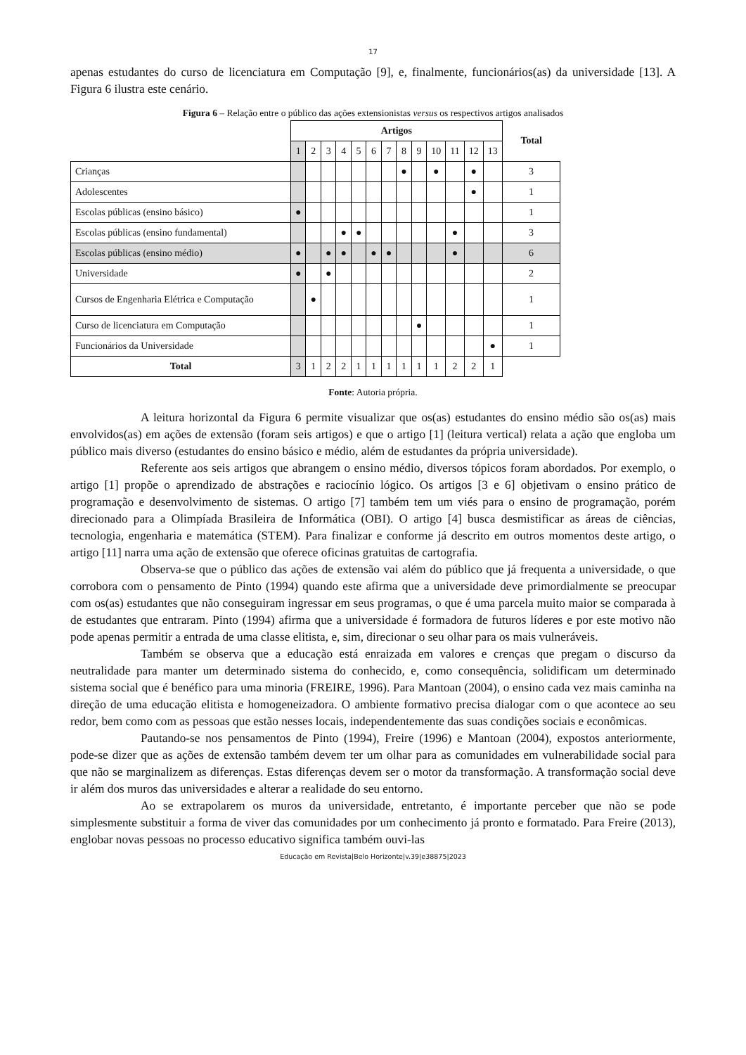17
apenas estudantes do curso de licenciatura em Computação [9], e, finalmente, funcionários(as) da universidade [13]. A Figura 6 ilustra este cenário.
Figura 6 – Relação entre o público das ações extensionistas versus os respectivos artigos analisados
| | Artigos | | | | | | | | | | | | | Total |
| | 1 | 2 | 3 | 4 | 5 | 6 | 7 | 8 | 9 | 10 | 11 | 12 | 13 | |
| Crianças | | | | | | | | ● | | ● | | ● | | 3 |
| Adolescentes | | | | | | | | | | | | ● | | 1 |
| Escolas públicas (ensino básico) | ● | | | | | | | | | | | | | 1 |
| Escolas públicas (ensino fundamental) | | | | ● | ● | | | | | | ● | | | 3 |
| Escolas públicas (ensino médio) | ● | | ● | ● | | ● | ● | | | | ● | | | 6 |
| Universidade | ● | | ● | | | | | | | | | | | 2 |
| Cursos de Engenharia Elétrica e Computação | | ● | | | | | | | | | | | | 1 |
| Curso de licenciatura em Computação | | | | | | | | | ● | | | | | 1 |
| Funcionários da Universidade | | | | | | | | | | | | | ● | 1 |
| Total | 3 | 1 | 2 | 2 | 1 | 1 | 1 | 1 | 1 | 1 | 2 | 2 | 1 | |
Fonte: Autoria própria.
A leitura horizontal da Figura 6 permite visualizar que os(as) estudantes do ensino médio são os(as) mais envolvidos(as) em ações de extensão (foram seis artigos) e que o artigo [1] (leitura vertical) relata a ação que engloba um público mais diverso (estudantes do ensino básico e médio, além de estudantes da própria universidade).
Referente aos seis artigos que abrangem o ensino médio, diversos tópicos foram abordados. Por exemplo, o artigo [1] propõe o aprendizado de abstrações e raciocínio lógico. Os artigos [3 e 6] objetivam o ensino prático de programação e desenvolvimento de sistemas. O artigo [7] também tem um viés para o ensino de programação, porém direcionado para a Olimpíada Brasileira de Informática (OBI). O artigo [4] busca desmistificar as áreas de ciências, tecnologia, engenharia e matemática (STEM). Para finalizar e conforme já descrito em outros momentos deste artigo, o artigo [11] narra uma ação de extensão que oferece oficinas gratuitas de cartografia.
Observa-se que o público das ações de extensão vai além do público que já frequenta a universidade, o que corrobora com o pensamento de Pinto (1994) quando este afirma que a universidade deve primordialmente se preocupar com os(as) estudantes que não conseguiram ingressar em seus programas, o que é uma parcela muito maior se comparada à de estudantes que entraram. Pinto (1994) afirma que a universidade é formadora de futuros líderes e por este motivo não pode apenas permitir a entrada de uma classe elitista, e, sim, direcionar o seu olhar para os mais vulneráveis.
Também se observa que a educação está enraizada em valores e crenças que pregam o discurso da neutralidade para manter um determinado sistema do conhecido, e, como consequência, solidificam um determinado sistema social que é benéfico para uma minoria (FREIRE, 1996). Para Mantoan (2004), o ensino cada vez mais caminha na direção de uma educação elitista e homogeneizadora. O ambiente formativo precisa dialogar com o que acontece ao seu redor, bem como com as pessoas que estão nesses locais, independentemente das suas condições sociais e econômicas.
Pautando-se nos pensamentos de Pinto (1994), Freire (1996) e Mantoan (2004), expostos anteriormente, pode-se dizer que as ações de extensão também devem ter um olhar para as comunidades em vulnerabilidade social para que não se marginalizem as diferenças. Estas diferenças devem ser o motor da transformação. A transformação social deve ir além dos muros das universidades e alterar a realidade do seu entorno.
Ao se extrapolarem os muros da universidade, entretanto, é importante perceber que não se pode simplesmente substituir a forma de viver das comunidades por um conhecimento já pronto e formatado. Para Freire (2013), englobar novas pessoas no processo educativo significa também ouvi-las
Educação em Revista|Belo Horizonte|v.39|e38875|2023